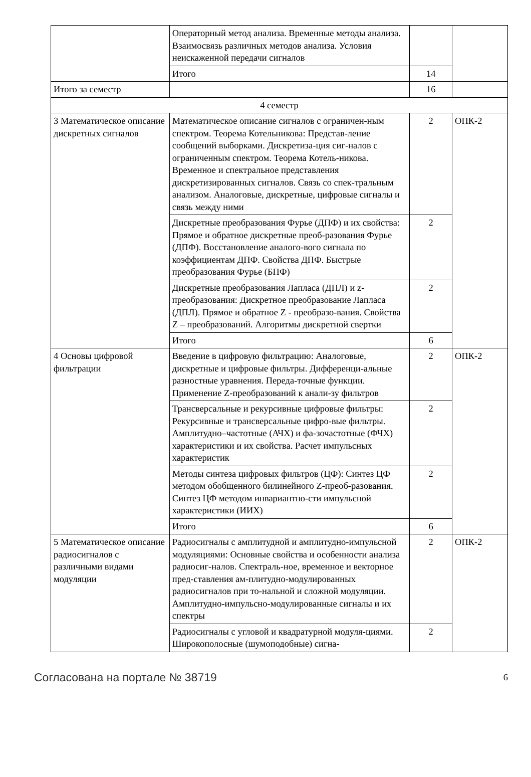| | Операторный метод анализа. Временные методы анализа. Взаимосвязь различных методов анализа. Условия неискаженной передачи сигналов | | |
| | Итого | 14 | |
| Итого за семестр | | 16 | |
| 4 семестр | | | |
| 3 Математическое описание дискретных сигналов | Математическое описание сигналов с ограничен-ным спектром. Теорема Котельникова: Представ-ление сообщений выборками. Дискретиза-ция сиг-налов с ограниченным спектром. Теорема Котель-никова. Временное и спектральное представления дискретизированных сигналов. Связь со спек-тральным анализом. Аналоговые, дискретные, цифровые сигналы и связь между ними | 2 | ОПК-2 |
| | Дискретные преобразования Фурье (ДПФ) и их свойства: Прямое и обратное дискретные преоб-разования Фурье (ДПФ). Восстановление аналого-вого сигнала по коэффициентам ДПФ. Свойства ДПФ. Быстрые преобразования Фурье (БПФ) | 2 | |
| | Дискретные преобразования Лапласа (ДПЛ) и z-преобразования: Дискретное преобразование Лапласа (ДПЛ). Прямое и обратное Z - преобразо-вания. Свойства Z – преобразований. Алгоритмы дискретной свертки | 2 | |
| | Итого | 6 | |
| 4 Основы цифровой фильтрации | Введение в цифровую фильтрацию: Аналоговые, дискретные и цифровые фильтры. Дифференци-альные разностные уравнения. Переда-точные функции. Применение Z-преобразований к анали-зу фильтров | 2 | ОПК-2 |
| | Трансверсальные и рекурсивные цифровые фильтры: Рекурсивные и трансверсальные цифро-вые фильтры. Амплитудно–частотные (АЧХ) и фа-зочастотные (ФЧХ) характеристики и их свойства. Расчет импульсных характеристик | 2 | |
| | Методы синтеза цифровых фильтров (ЦФ): Синтез ЦФ методом обобщенного билинейного Z-преоб-разования. Синтез ЦФ методом инвариантно-сти импульсной характеристики (ИИХ) | 2 | |
| | Итого | 6 | |
| 5 Математическое описание радиосигналов с различными видами модуляции | Радиосигналы с амплитудной и амплитудно-импульсной модуляциями: Основные свойства и особенности анализа радиосиг-налов. Спектраль-ное, временное и векторное пред-ставления ам-плитудно-модулированных радиосигналов при то-нальной и сложной модуляции. Амплитудно-импульсно-модулированные сигналы и их спектры | 2 | ОПК-2 |
| | Радиосигналы с угловой и квадратурной модуля-циями. Широкополосные (шумоподобные) сигна- | 2 | |
Согласована на портале № 38719 6